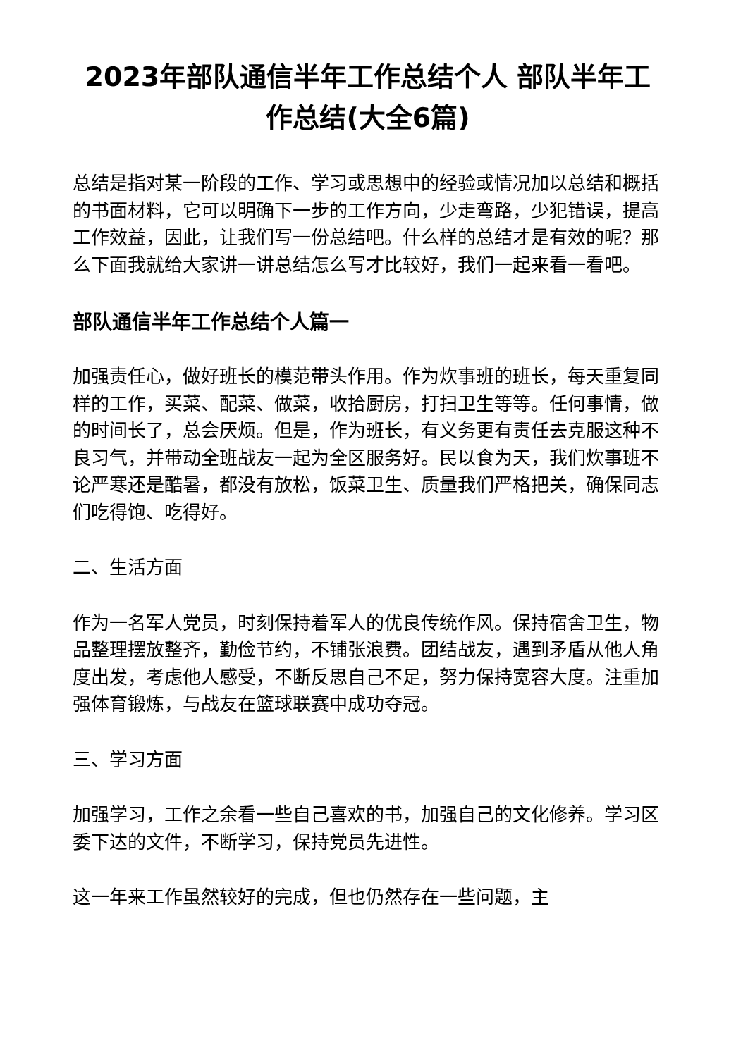2023年部队通信半年工作总结个人 部队半年工作总结(大全6篇)
总结是指对某一阶段的工作、学习或思想中的经验或情况加以总结和概括的书面材料，它可以明确下一步的工作方向，少走弯路，少犯错误，提高工作效益，因此，让我们写一份总结吧。什么样的总结才是有效的呢？那么下面我就给大家讲一讲总结怎么写才比较好，我们一起来看一看吧。
部队通信半年工作总结个人篇一
加强责任心，做好班长的模范带头作用。作为炊事班的班长，每天重复同样的工作，买菜、配菜、做菜，收拾厨房，打扫卫生等等。任何事情，做的时间长了，总会厌烦。但是，作为班长，有义务更有责任去克服这种不良习气，并带动全班战友一起为全区服务好。民以食为天，我们炊事班不论严寒还是酷暑，都没有放松，饭菜卫生、质量我们严格把关，确保同志们吃得饱、吃得好。
二、生活方面
作为一名军人党员，时刻保持着军人的优良传统作风。保持宿舍卫生，物品整理摆放整齐，勤俭节约，不铺张浪费。团结战友，遇到矛盾从他人角度出发，考虑他人感受，不断反思自己不足，努力保持宽容大度。注重加强体育锻炼，与战友在篮球联赛中成功夺冠。
三、学习方面
加强学习，工作之余看一些自己喜欢的书，加强自己的文化修养。学习区委下达的文件，不断学习，保持党员先进性。
这一年来工作虽然较好的完成，但也仍然存在一些问题，主